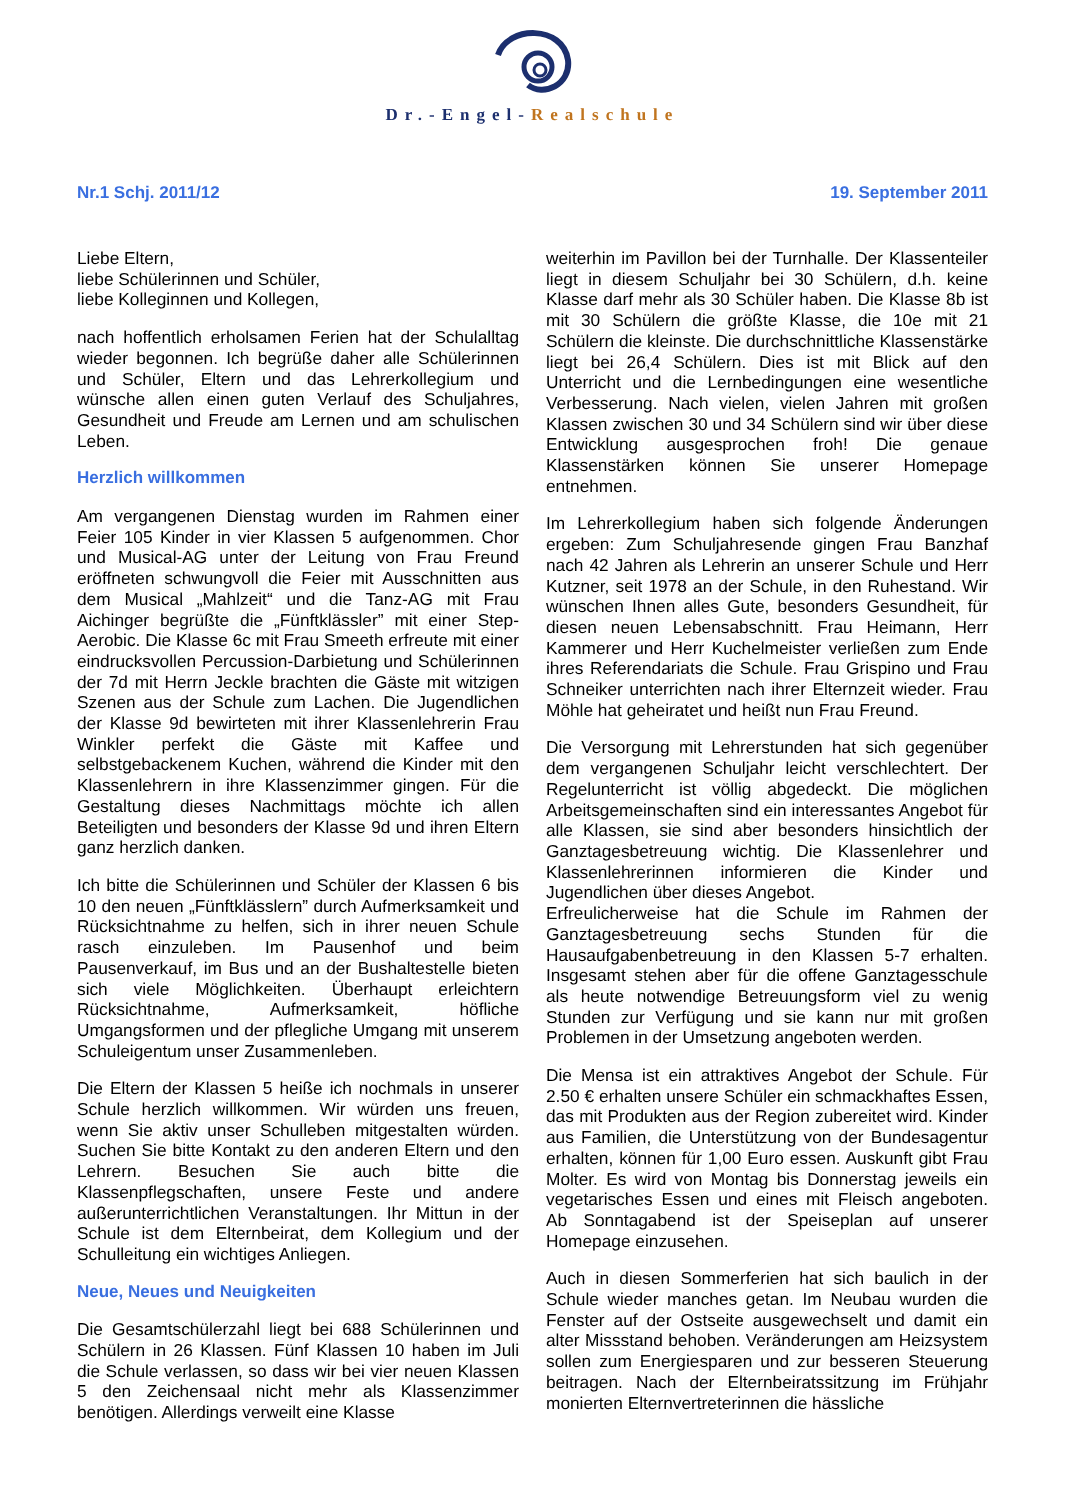Dr.-Engel-Realschule
Nr.1 Schj. 2011/12 19. September 2011
Liebe Eltern,
liebe Schülerinnen und Schüler,
liebe Kolleginnen und Kollegen,
nach hoffentlich erholsamen Ferien hat der Schulalltag wieder begonnen. Ich begrüße daher alle Schülerinnen und Schüler, Eltern und das Lehrerkollegium und wünsche allen einen guten Verlauf des Schuljahres, Gesundheit und Freude am Lernen und am schulischen Leben.
Herzlich willkommen
Am vergangenen Dienstag wurden im Rahmen einer Feier 105 Kinder in vier Klassen 5 aufgenommen. Chor und Musical-AG unter der Leitung von Frau Freund eröffneten schwungvoll die Feier mit Ausschnitten aus dem Musical „Mahlzeit“ und die Tanz-AG mit Frau Aichinger begrüßte die „Fünftklässler” mit einer Step-Aerobic. Die Klasse 6c mit Frau Smeeth erfreute mit einer eindrucksvollen Percussion-Darbietung und Schülerinnen der 7d mit Herrn Jeckle brachten die Gäste mit witzigen Szenen aus der Schule zum Lachen. Die Jugendlichen der Klasse 9d bewirteten mit ihrer Klassenlehrerin Frau Winkler perfekt die Gäste mit Kaffee und selbstgebackenem Kuchen, während die Kinder mit den Klassenlehrern in ihre Klassenzimmer gingen. Für die Gestaltung dieses Nachmittags möchte ich allen Beteiligten und besonders der Klasse 9d und ihren Eltern ganz herzlich danken.
Ich bitte die Schülerinnen und Schüler der Klassen 6 bis 10 den neuen „Fünftklässlern” durch Aufmerksamkeit und Rücksichtnahme zu helfen, sich in ihrer neuen Schule rasch einzuleben. Im Pausenhof und beim Pausenverkauf, im Bus und an der Bushaltestelle bieten sich viele Möglichkeiten. Überhaupt erleichtern Rücksichtnahme, Aufmerksamkeit, höfliche Umgangsformen und der pflegliche Umgang mit unserem Schuleigentum unser Zusammenleben.
Die Eltern der Klassen 5 heiße ich nochmals in unserer Schule herzlich willkommen. Wir würden uns freuen, wenn Sie aktiv unser Schulleben mitgestalten würden. Suchen Sie bitte Kontakt zu den anderen Eltern und den Lehrern. Besuchen Sie auch bitte die Klassenpflegschaften, unsere Feste und andere außerunterrichtlichen Veranstaltungen. Ihr Mittun in der Schule ist dem Elternbeirat, dem Kollegium und der Schulleitung ein wichtiges Anliegen.
Neue, Neues und Neuigkeiten
Die Gesamtschülerzahl liegt bei 688 Schülerinnen und Schülern in 26 Klassen. Fünf Klassen 10 haben im Juli die Schule verlassen, so dass wir bei vier neuen Klassen 5 den Zeichensaal nicht mehr als Klassenzimmer benötigen. Allerdings verweilt eine Klasse
weiterhin im Pavillon bei der Turnhalle. Der Klassenteiler liegt in diesem Schuljahr bei 30 Schülern, d.h. keine Klasse darf mehr als 30 Schüler haben. Die Klasse 8b ist mit 30 Schülern die größte Klasse, die 10e mit 21 Schülern die kleinste. Die durchschnittliche Klassenstärke liegt bei 26,4 Schülern. Dies ist mit Blick auf den Unterricht und die Lernbedingungen eine wesentliche Verbesserung. Nach vielen, vielen Jahren mit großen Klassen zwischen 30 und 34 Schülern sind wir über diese Entwicklung ausgesprochen froh! Die genaue Klassenstärken können Sie unserer Homepage entnehmen.
Im Lehrerkollegium haben sich folgende Änderungen ergeben: Zum Schuljahresende gingen Frau Banzhaf nach 42 Jahren als Lehrerin an unserer Schule und Herr Kutzner, seit 1978 an der Schule, in den Ruhestand. Wir wünschen Ihnen alles Gute, besonders Gesundheit, für diesen neuen Lebensabschnitt. Frau Heimann, Herr Kammerer und Herr Kuchelmeister verließen zum Ende ihres Referendariats die Schule. Frau Grispino und Frau Schneiker unterrichten nach ihrer Elternzeit wieder. Frau Möhle hat geheiratet und heißt nun Frau Freund.
Die Versorgung mit Lehrerstunden hat sich gegenüber dem vergangenen Schuljahr leicht verschlechtert. Der Regelunterricht ist völlig abgedeckt. Die möglichen Arbeitsgemeinschaften sind ein interessantes Angebot für alle Klassen, sie sind aber besonders hinsichtlich der Ganztagesbetreuung wichtig. Die Klassenlehrer und Klassenlehrerinnen informieren die Kinder und Jugendlichen über dieses Angebot.
Erfreulicherweise hat die Schule im Rahmen der Ganztagesbetreuung sechs Stunden für die Hausaufgabenbetreuung in den Klassen 5-7 erhalten. Insgesamt stehen aber für die offene Ganztagesschule als heute notwendige Betreuungsform viel zu wenig Stunden zur Verfügung und sie kann nur mit großen Problemen in der Umsetzung angeboten werden.
Die Mensa ist ein attraktives Angebot der Schule. Für 2.50 € erhalten unsere Schüler ein schmackhaftes Essen, das mit Produkten aus der Region zubereitet wird. Kinder aus Familien, die Unterstützung von der Bundesagentur erhalten, können für 1,00 Euro essen. Auskunft gibt Frau Molter. Es wird von Montag bis Donnerstag jeweils ein vegetarisches Essen und eines mit Fleisch angeboten. Ab Sonntagabend ist der Speiseplan auf unserer Homepage einzusehen.
Auch in diesen Sommerferien hat sich baulich in der Schule wieder manches getan. Im Neubau wurden die Fenster auf der Ostseite ausgewechselt und damit ein alter Missstand behoben. Veränderungen am Heizsystem sollen zum Energiesparen und zur besseren Steuerung beitragen. Nach der Elternbeiratssitzung im Frühjahr monierten Elternvertreterinnen die hässliche